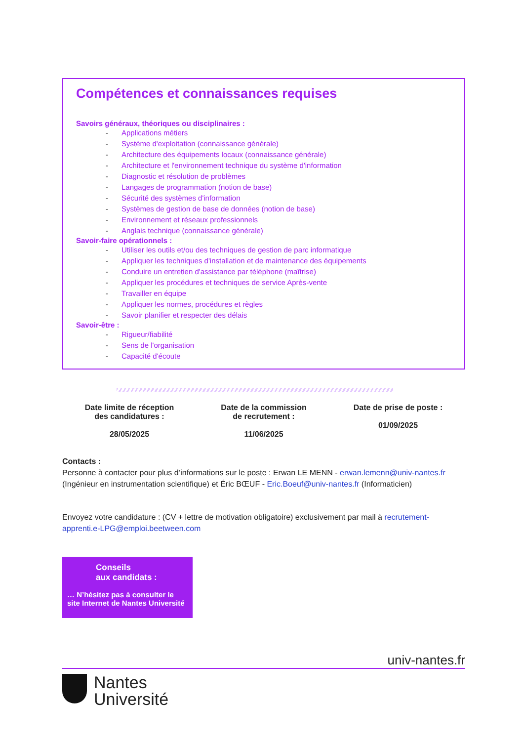Compétences et connaissances requises
Savoirs généraux, théoriques ou disciplinaires :
- Applications métiers
- Système d'exploitation (connaissance générale)
- Architecture des équipements locaux (connaissance générale)
- Architecture et l'environnement technique du système d'information
- Diagnostic et résolution de problèmes
- Langages de programmation (notion de base)
- Sécurité des systèmes d'information
- Systèmes de gestion de base de données (notion de base)
- Environnement et réseaux professionnels
- Anglais technique (connaissance générale)
Savoir-faire opérationnels :
- Utiliser les outils et/ou des techniques de gestion de parc informatique
- Appliquer les techniques d'installation et de maintenance des équipements
- Conduire un entretien d'assistance par téléphone (maîtrise)
- Appliquer les procédures et techniques de service Après-vente
- Travailler en équipe
- Appliquer les normes, procédures et règles
- Savoir planifier et respecter des délais
Savoir-être :
- Rigueur/fiabilité
- Sens de l'organisation
- Capacité d'écoute
Date limite de réception
des candidatures :
28/05/2025
Date de la commission
de recrutement :
11/06/2025
Date de prise de poste :
01/09/2025
Contacts :
Personne à contacter pour plus d’informations sur le poste : Erwan LE MENN - erwan.lemenn@univ-nantes.fr (Ingénieur en instrumentation scientifique) et Éric BŒUF - Eric.Boeuf@univ-nantes.fr (Informaticien)
Envoyez votre candidature : (CV + lettre de motivation obligatoire) exclusivement par mail à recrutement-apprenti.e-LPG@emploi.beetween.com
Conseils
aux candidats :
… N’hésitez pas à consulter le site Internet de Nantes Université
univ-nantes.fr
Nantes
Université